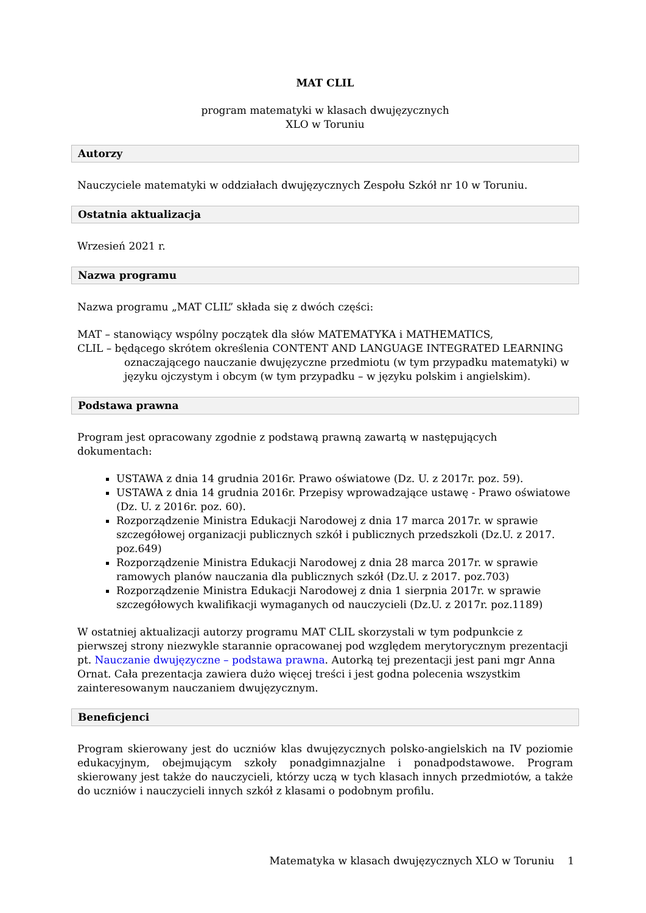MAT CLIL
program matematyki w klasach dwujęzycznych
XLO w Toruniu
Autorzy
Nauczyciele matematyki w oddziałach dwujęzycznych Zespołu Szkół nr 10 w Toruniu.
Ostatnia aktualizacja
Wrzesień 2021 r.
Nazwa programu
Nazwa programu „MAT CLIL” składa się z dwóch części:
MAT – stanowiący wspólny początek dla słów MATEMATYKA i MATHEMATICS,
CLIL – będącego skrótem określenia CONTENT AND LANGUAGE INTEGRATED LEARNING
oznaczającego nauczanie dwujęzyczne przedmiotu (w tym przypadku matematyki) w języku ojczystym i obcym (w tym przypadku – w języku polskim i angielskim).
Podstawa prawna
Program jest opracowany zgodnie z podstawą prawną zawartą w następujących dokumentach:
USTAWA z dnia 14 grudnia 2016r. Prawo oświatowe (Dz. U. z 2017r. poz. 59).
USTAWA z dnia 14 grudnia 2016r. Przepisy wprowadzające ustawę - Prawo oświatowe (Dz. U. z 2016r. poz. 60).
Rozporządzenie Ministra Edukacji Narodowej z dnia 17 marca 2017r. w sprawie szczegółowej organizacji publicznych szkół i publicznych przedszkoli (Dz.U. z 2017. poz.649)
Rozporządzenie Ministra Edukacji Narodowej z dnia 28 marca 2017r. w sprawie ramowych planów nauczania dla publicznych szkół (Dz.U. z 2017. poz.703)
Rozporządzenie Ministra Edukacji Narodowej z dnia 1 sierpnia 2017r. w sprawie szczegółowych kwalifikacji wymaganych od nauczycieli (Dz.U. z 2017r. poz.1189)
W ostatniej aktualizacji autorzy programu MAT CLIL skorzystali w tym podpunkcie z pierwszej strony niezwykle starannie opracowanej pod względem merytorycznym prezentacji pt. Nauczanie dwujęzyczne – podstawa prawna. Autorką tej prezentacji jest pani mgr Anna Ornat. Cała prezentacja zawiera dużo więcej treści i jest godna polecenia wszystkim zainteresowanym nauczaniem dwujęzycznym.
Beneficjenci
Program skierowany jest do uczniów klas dwujęzycznych polsko-angielskich na IV poziomie edukacyjnym, obejmującym szkoły ponadgimnazjalne i ponadpodstawowe. Program skierowany jest także do nauczycieli, którzy uczą w tych klasach innych przedmiotów, a także do uczniów i nauczycieli innych szkół z klasami o podobnym profilu.
Matematyka w klasach dwujęzycznych XLO w Toruniu 1